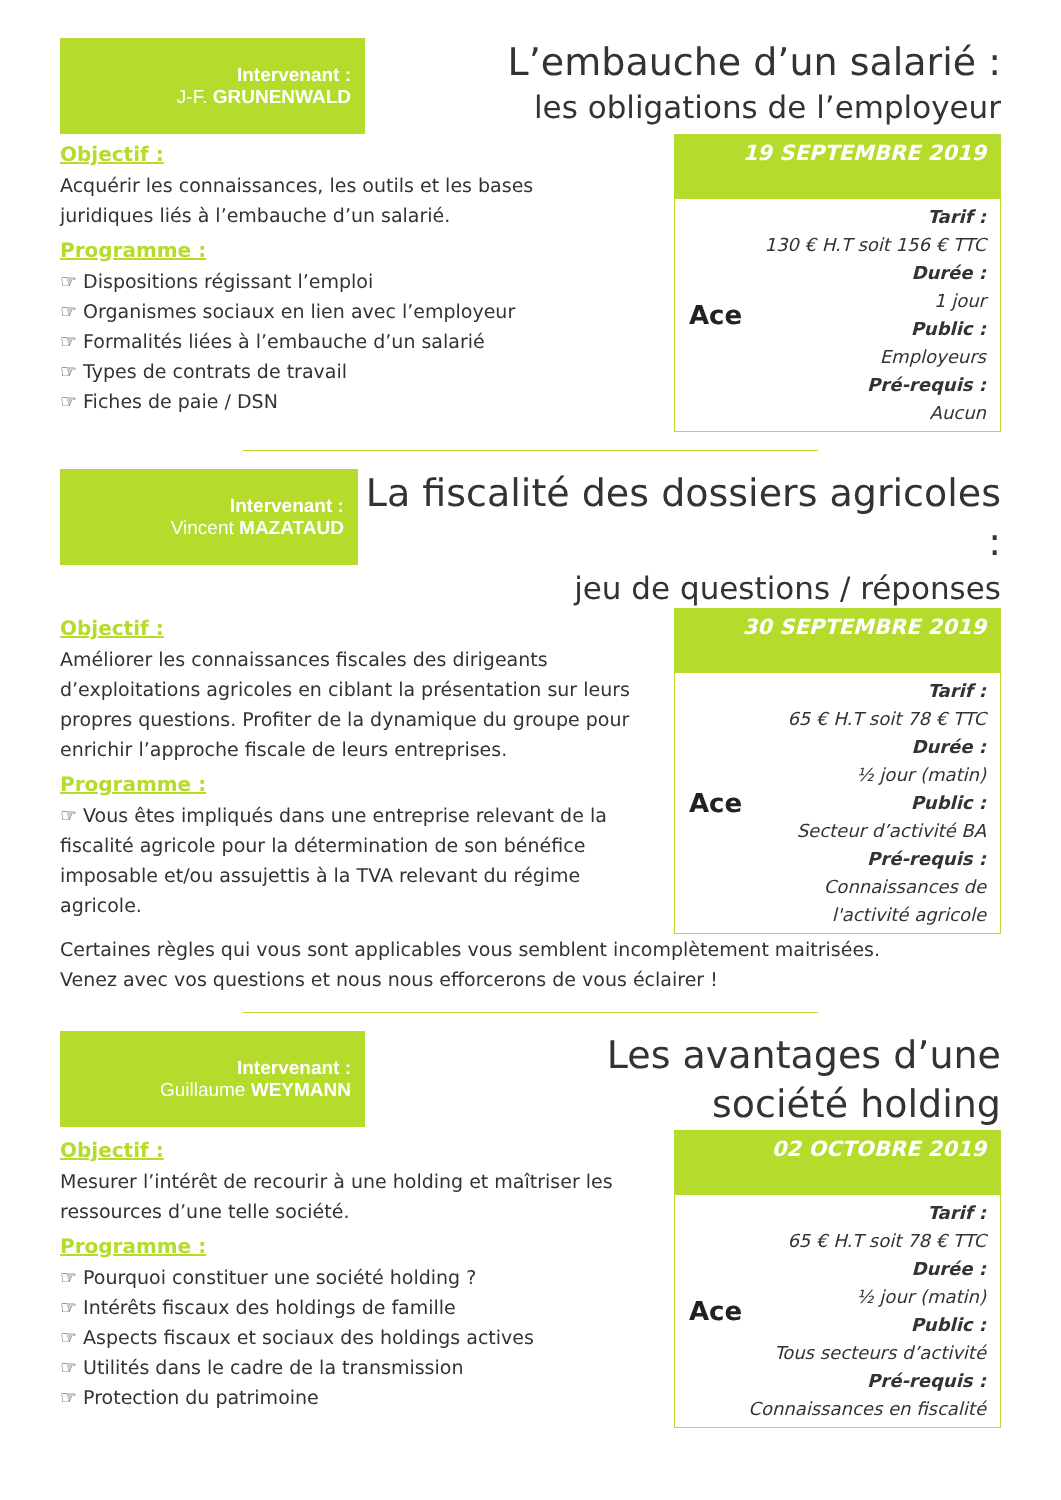Intervenant :
J-F. GRUNENWALD
L’embauche d’un salarié :
les obligations de l’employeur
Objectif :
Acquérir les connaissances, les outils et les bases
juridiques liés à l’embauche d’un salarié.
Programme :
☞ Dispositions régissant l’emploi
☞ Organismes sociaux en lien avec l’employeur
☞ Formalités liées à l’embauche d’un salarié
☞ Types de contrats de travail
☞ Fiches de paie / DSN
19 SEPTEMBRE 2019
Ace
Tarif :
130 € H.T soit 156 € TTC
Durée :
1 jour
Public :
Employeurs
Pré-requis :
Aucun
Intervenant :
Vincent MAZATAUD
La fiscalité des dossiers agricoles :
jeu de questions / réponses
Objectif :
Améliorer les connaissances fiscales des dirigeants d’exploitations agricoles en ciblant la présentation sur leurs propres questions. Profiter de la dynamique du groupe pour enrichir l’approche fiscale de leurs entreprises.
Programme :
☞ Vous êtes impliqués dans une entreprise relevant de la fiscalité agricole pour la détermination de son bénéfice imposable et/ou assujettis à la TVA relevant du régime agricole.
30 SEPTEMBRE 2019
Ace
Tarif :
65 € H.T soit 78 € TTC
Durée :
½ jour (matin)
Public :
Secteur d’activité BA
Pré-requis :
Connaissances de l'activité agricole
Certaines règles qui vous sont applicables vous semblent incomplètement maitrisées.
Venez avec vos questions et nous nous efforcerons de vous éclairer !
Intervenant :
Guillaume WEYMANN
Les avantages d’une
société holding
Objectif :
Mesurer l’intérêt de recourir à une holding et maîtriser les
ressources d’une telle société.
Programme :
☞ Pourquoi constituer une société holding ?
☞ Intérêts fiscaux des holdings de famille
☞ Aspects fiscaux et sociaux des holdings actives
☞ Utilités dans le cadre de la transmission
☞ Protection du patrimoine
02 OCTOBRE 2019
Ace
Tarif :
65 € H.T soit 78 € TTC
Durée :
½ jour (matin)
Public :
Tous secteurs d’activité
Pré-requis :
Connaissances en fiscalité